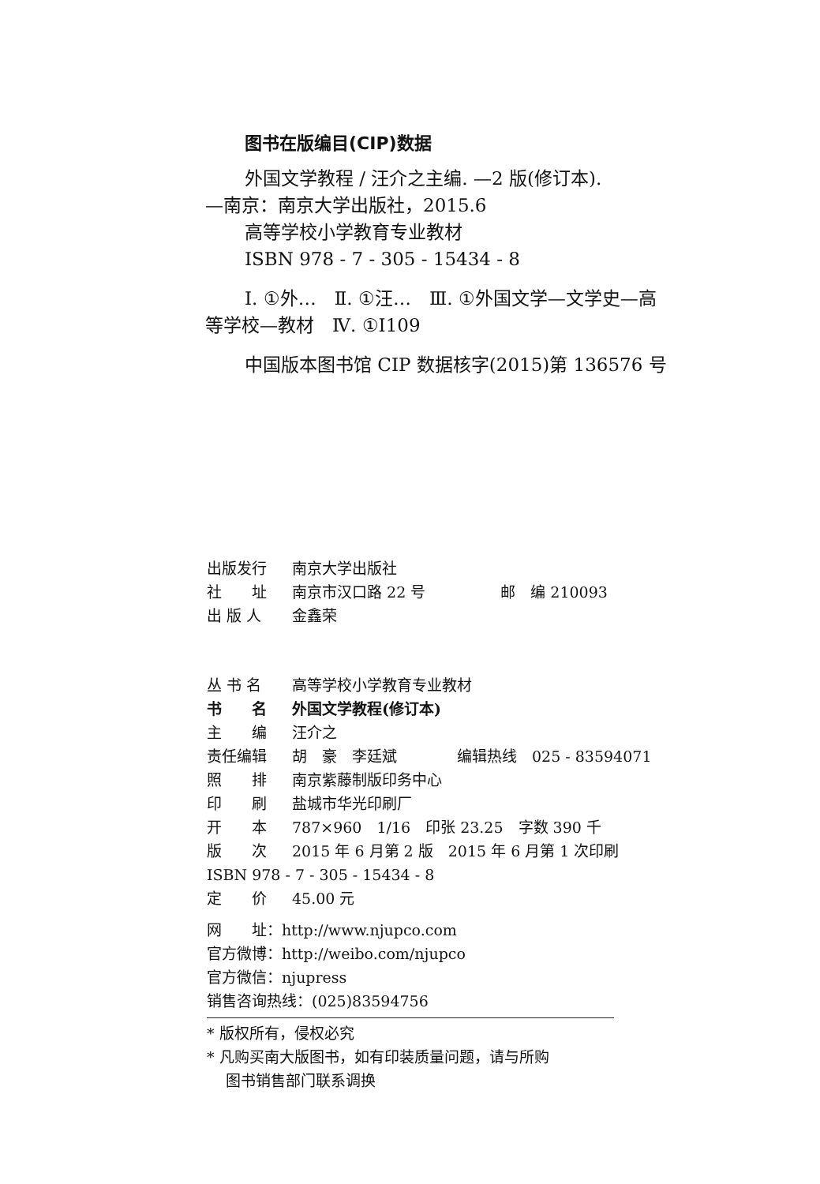图书在版编目(CIP)数据
外国文学教程 / 汪介之主编. —2 版(修订本).
—南京：南京大学出版社，2015.6
高等学校小学教育专业教材
ISBN 978 - 7 - 305 - 15434 - 8
Ⅰ. ①外…　Ⅱ. ①汪…　Ⅲ. ①外国文学—文学史—高
等学校—教材　Ⅳ. ①I109
中国版本图书馆 CIP 数据核字(2015)第 136576 号
| 出版发行 | 南京大学出版社 |
| 社 址 | 南京市汉口路 22 号 邮 编 210093 |
| 出 版 人 | 金鑫荣 |
| 丛 书 名 | 高等学校小学教育专业教材 |
| 书 名 | 外国文学教程(修订本) |
| 主 编 | 汪介之 |
| 责任编辑 | 胡 豪 李廷斌 编辑热线 025 - 83594071 |
| 照 排 | 南京紫藤制版印务中心 |
| 印 刷 | 盐城市华光印刷厂 |
| 开 本 | 787×960 1/16 印张 23.25 字数 390 千 |
| 版 次 | 2015 年 6 月第 2 版 2015 年 6 月第 1 次印刷 |
| ISBN 978 - 7 - 305 - 15434 - 8 | |
| 定 价 | 45.00 元 |
网　　址：http://www.njupco.com
官方微博：http://weibo.com/njupco
官方微信：njupress
销售咨询热线：(025)83594756
* 版权所有，侵权必究
* 凡购买南大版图书，如有印装质量问题，请与所购
图书销售部门联系调换